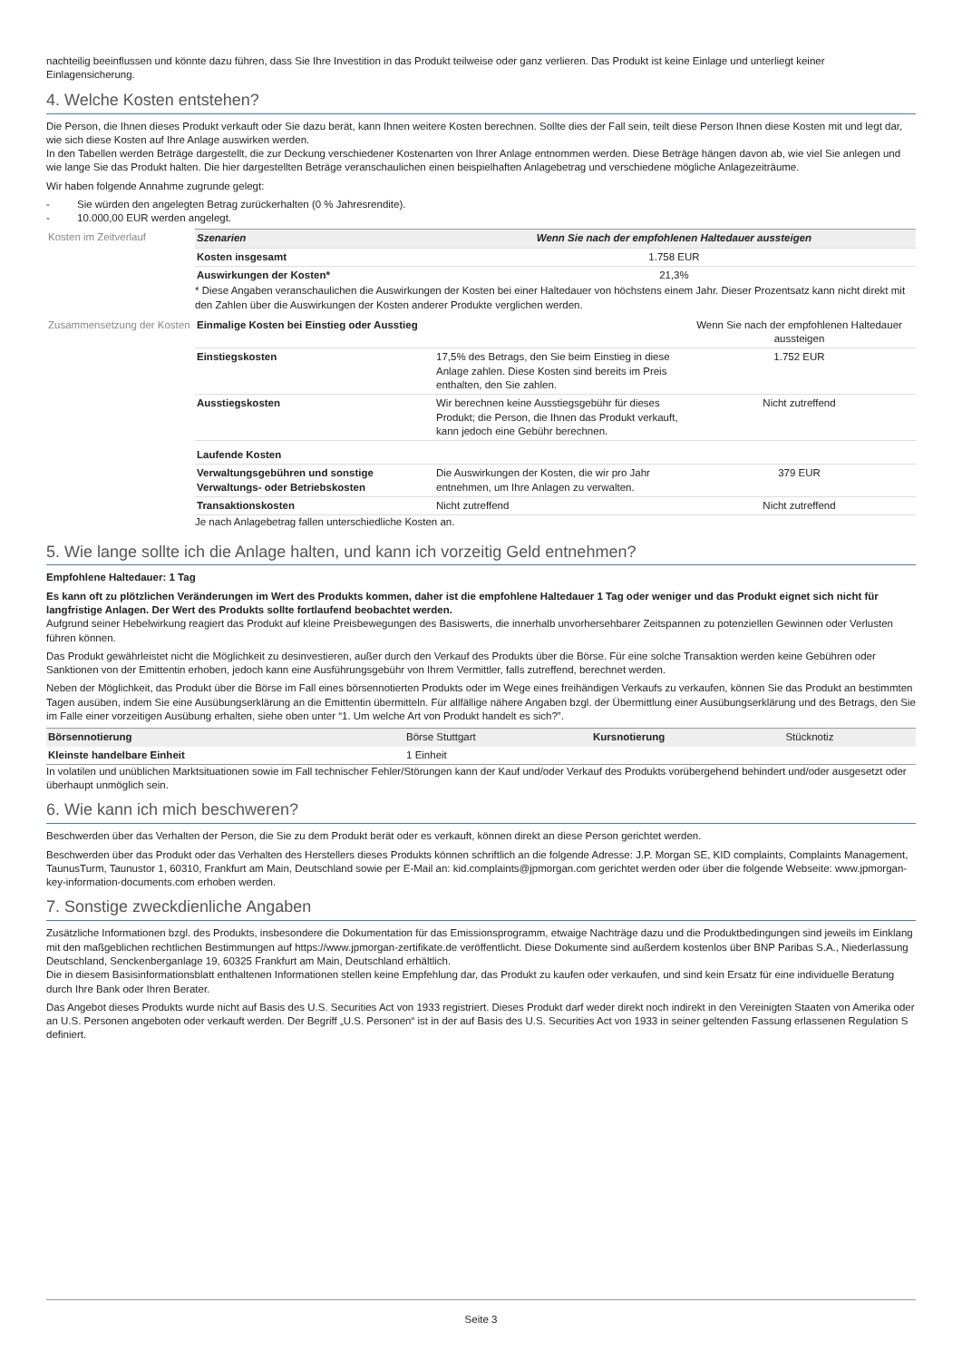nachteilig beeinflussen und könnte dazu führen, dass Sie Ihre Investition in das Produkt teilweise oder ganz verlieren. Das Produkt ist keine Einlage und unterliegt keiner Einlagensicherung.
4. Welche Kosten entstehen?
Die Person, die Ihnen dieses Produkt verkauft oder Sie dazu berät, kann Ihnen weitere Kosten berechnen. Sollte dies der Fall sein, teilt diese Person Ihnen diese Kosten mit und legt dar, wie sich diese Kosten auf Ihre Anlage auswirken werden.
In den Tabellen werden Beträge dargestellt, die zur Deckung verschiedener Kostenarten von Ihrer Anlage entnommen werden. Diese Beträge hängen davon ab, wie viel Sie anlegen und wie lange Sie das Produkt halten. Die hier dargestellten Beträge veranschaulichen einen beispielhaften Anlagebetrag und verschiedene mögliche Anlagezeiträume.
Wir haben folgende Annahme zugrunde gelegt:
- Sie würden den angelegten Betrag zurückerhalten (0 % Jahresrendite).
- 10.000,00 EUR werden angelegt.
Kosten im Zeitverlauf
| Szenarien | Wenn Sie nach der empfohlenen Haltedauer aussteigen |
| --- | --- |
| Kosten insgesamt | 1.758 EUR |
| Auswirkungen der Kosten* | 21,3% |
* Diese Angaben veranschaulichen die Auswirkungen der Kosten bei einer Haltedauer von höchstens einem Jahr. Dieser Prozentsatz kann nicht direkt mit den Zahlen über die Auswirkungen der Kosten anderer Produkte verglichen werden.
Zusammensetzung der Kosten
| Einmalige Kosten bei Einstieg oder Ausstieg | | Wenn Sie nach der empfohlenen Haltedauer aussteigen |
| Einstiegskosten | 17,5% des Betrags, den Sie beim Einstieg in diese Anlage zahlen. Diese Kosten sind bereits im Preis enthalten, den Sie zahlen. | 1.752 EUR |
| Ausstiegskosten | Wir berechnen keine Ausstiegsgebühr für dieses Produkt; die Person, die Ihnen das Produkt verkauft, kann jedoch eine Gebühr berechnen. | Nicht zutreffend |
| Laufende Kosten | | |
| Verwaltungsgebühren und sonstige Verwaltungs- oder Betriebskosten | Die Auswirkungen der Kosten, die wir pro Jahr entnehmen, um Ihre Anlagen zu verwalten. | 379 EUR |
| Transaktionskosten | Nicht zutreffend | Nicht zutreffend |
Je nach Anlagebetrag fallen unterschiedliche Kosten an.
5. Wie lange sollte ich die Anlage halten, und kann ich vorzeitig Geld entnehmen?
Empfohlene Haltedauer: 1 Tag
Es kann oft zu plötzlichen Veränderungen im Wert des Produkts kommen, daher ist die empfohlene Haltedauer 1 Tag oder weniger und das Produkt eignet sich nicht für langfristige Anlagen. Der Wert des Produkts sollte fortlaufend beobachtet werden.
Aufgrund seiner Hebelwirkung reagiert das Produkt auf kleine Preisbewegungen des Basiswerts, die innerhalb unvorhersehbarer Zeitspannen zu potenziellen Gewinnen oder Verlusten führen können.
Das Produkt gewährleistet nicht die Möglichkeit zu desinvestieren, außer durch den Verkauf des Produkts über die Börse. Für eine solche Transaktion werden keine Gebühren oder Sanktionen von der Emittentin erhoben, jedoch kann eine Ausführungsgebühr von Ihrem Vermittler, falls zutreffend, berechnet werden.
Neben der Möglichkeit, das Produkt über die Börse im Fall eines börsennotierten Produkts oder im Wege eines freihändigen Verkaufs zu verkaufen, können Sie das Produkt an bestimmten Tagen ausüben, indem Sie eine Ausübungserklärung an die Emittentin übermitteln. Für allfällige nähere Angaben bzgl. der Übermittlung einer Ausübungserklärung und des Betrags, den Sie im Falle einer vorzeitigen Ausübung erhalten, siehe oben unter “1. Um welche Art von Produkt handelt es sich?”.
| Börsennotierung | Börse Stuttgart | Kursnotierung | Stücknotiz |
| Kleinste handelbare Einheit | 1 Einheit | | |
In volatilen und unüblichen Marktsituationen sowie im Fall technischer Fehler/Störungen kann der Kauf und/oder Verkauf des Produkts vorübergehend behindert und/oder ausgesetzt oder überhaupt unmöglich sein.
6. Wie kann ich mich beschweren?
Beschwerden über das Verhalten der Person, die Sie zu dem Produkt berät oder es verkauft, können direkt an diese Person gerichtet werden.
Beschwerden über das Produkt oder das Verhalten des Herstellers dieses Produkts können schriftlich an die folgende Adresse: J.P. Morgan SE, KID complaints, Complaints Management, TaunusTurm, Taunustor 1, 60310, Frankfurt am Main, Deutschland sowie per E-Mail an: kid.complaints@jpmorgan.com gerichtet werden oder über die folgende Webseite: www.jpmorgan-key-information-documents.com erhoben werden.
7. Sonstige zweckdienliche Angaben
Zusätzliche Informationen bzgl. des Produkts, insbesondere die Dokumentation für das Emissionsprogramm, etwaige Nachträge dazu und die Produktbedingungen sind jeweils im Einklang mit den maßgeblichen rechtlichen Bestimmungen auf https://www.jpmorgan-zertifikate.de veröffentlicht. Diese Dokumente sind außerdem kostenlos über BNP Paribas S.A., Niederlassung Deutschland, Senckenberganlage 19, 60325 Frankfurt am Main, Deutschland erhältlich.
Die in diesem Basisinformationsblatt enthaltenen Informationen stellen keine Empfehlung dar, das Produkt zu kaufen oder verkaufen, und sind kein Ersatz für eine individuelle Beratung durch Ihre Bank oder Ihren Berater.
Das Angebot dieses Produkts wurde nicht auf Basis des U.S. Securities Act von 1933 registriert. Dieses Produkt darf weder direkt noch indirekt in den Vereinigten Staaten von Amerika oder an U.S. Personen angeboten oder verkauft werden. Der Begriff „U.S. Personen“ ist in der auf Basis des U.S. Securities Act von 1933 in seiner geltenden Fassung erlassenen Regulation S definiert.
Seite 3